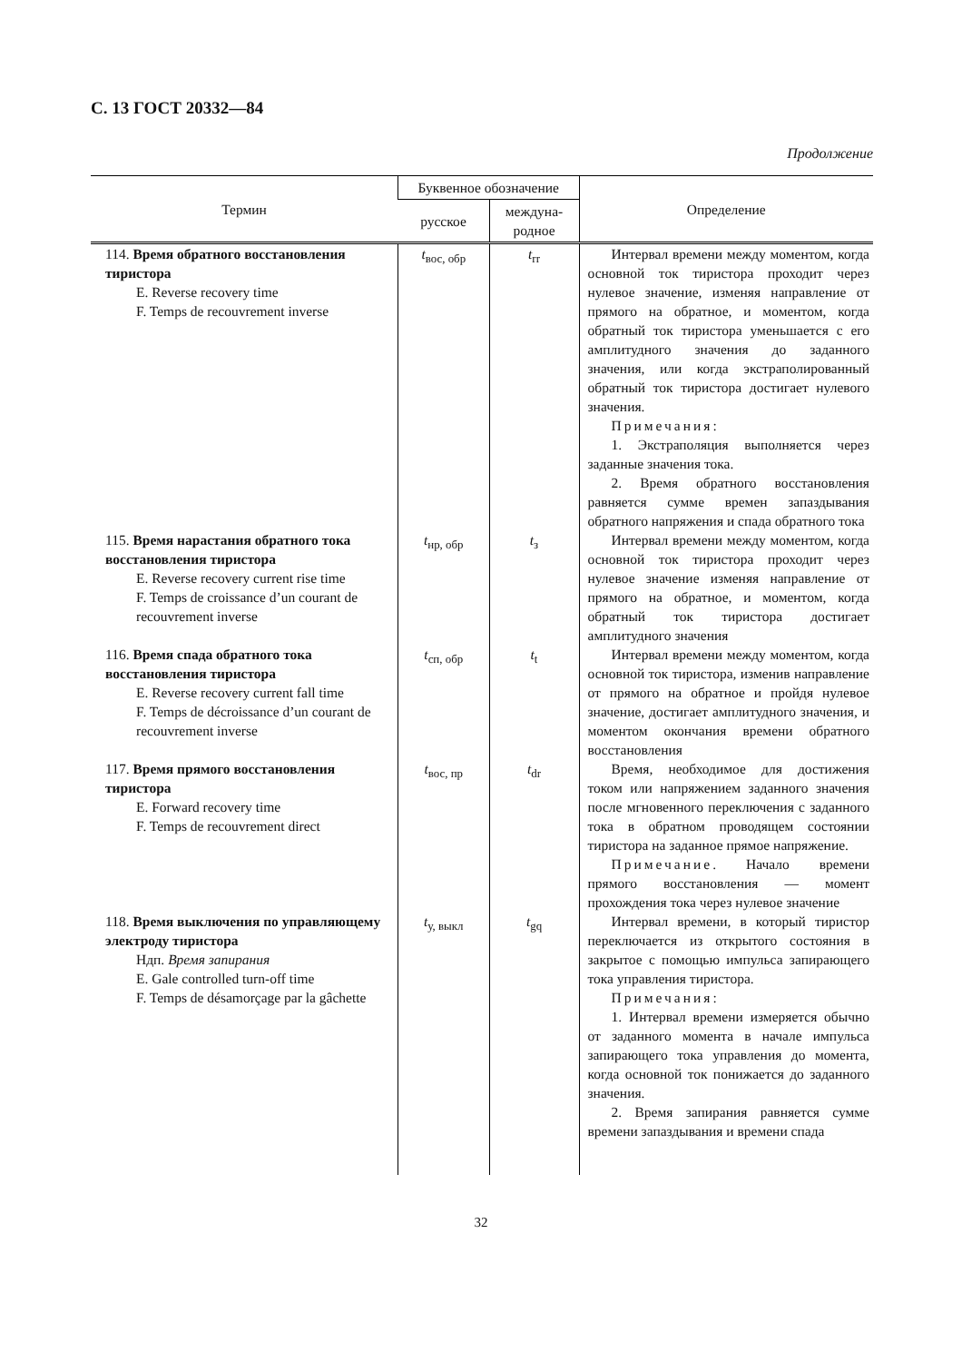С. 13 ГОСТ 20332—84
Продолжение
| Термин | Буквенное обозначение | | Определение |
| --- | --- | --- | --- |
| | русское | междуна- родное | |
| 114. Время обратного восстановления тиристора E. Reverse recovery time F. Temps de recouvrement inverse | t<sub>вос, обр</sub> | t<sub>rr</sub> | Интервал времени между моментом, когда основной ток тиристора проходит через нулевое значение, изменяя направление от прямого на обратное, и моментом, когда обратный ток тиристора уменьшается с его амплитудного значения до заданного значения, или когда экстраполированный обратный ток тиристора достигает нулевого значения. Примечания : 1. Экстраполяция выполняется через заданные значения тока. 2. Время обратного восстановления равняется сумме времен запаздывания обратного напряжения и спада обратного тока |
| 115. Время нарастания обратного тока восстановления тиристора E. Reverse recovery current rise time F. Temps de croissance d’un courant de recouvrement inverse | t<sub>нр, обр</sub> | t<sub>з</sub> | Интервал времени между моментом, когда основной ток тиристора проходит через нулевое значение изменяя направление от прямого на обратное, и моментом, когда обратный ток тиристора достигает амплитудного значения |
| 116. Время спада обратного тока восстановления тиристора E. Reverse recovery current fall time F. Temps de décroissance d’un courant de recouvrement inverse | t<sub>сп, обр</sub> | t<sub>t</sub> | Интервал времени между моментом, когда основной ток тиристора, изменив направление от прямого на обратное и пройдя нулевое значение, достигает амплитудного значения, и моментом окончания времени обратного восстановления |
| 117. Время прямого восстановления тиристора E. Forward recovery time F. Temps de recouvrement direct | t<sub>вос, пр</sub> | t<sub>dr</sub> | Время, необходимое для достижения током или напряжением заданного значения после мгновенного переключения с заданного тока в обратном проводящем состоянии тиристора на заданное прямое напряжение. Примечание . Начало времени прямого восстановления — момент прохождения тока через нулевое значение |
| 118. Время выключения по управляющему электроду тиристора Ндп. Время запирания E. Gale controlled turn-off time F. Temps de désamorçage par la gâchette | t<sub>у, выкл</sub> | t<sub>gq</sub> | Интервал времени, в который тиристор переключается из открытого состояния в закрытое с помощью импульса запирающего тока управления тиристора. Примечания : 1. Интервал времени измеряется обычно от заданного момента в начале импульса запирающего тока управления до момента, когда основной ток понижается до заданного значения. 2. Время запирания равняется сумме времени запаздывания и времени спада |
32